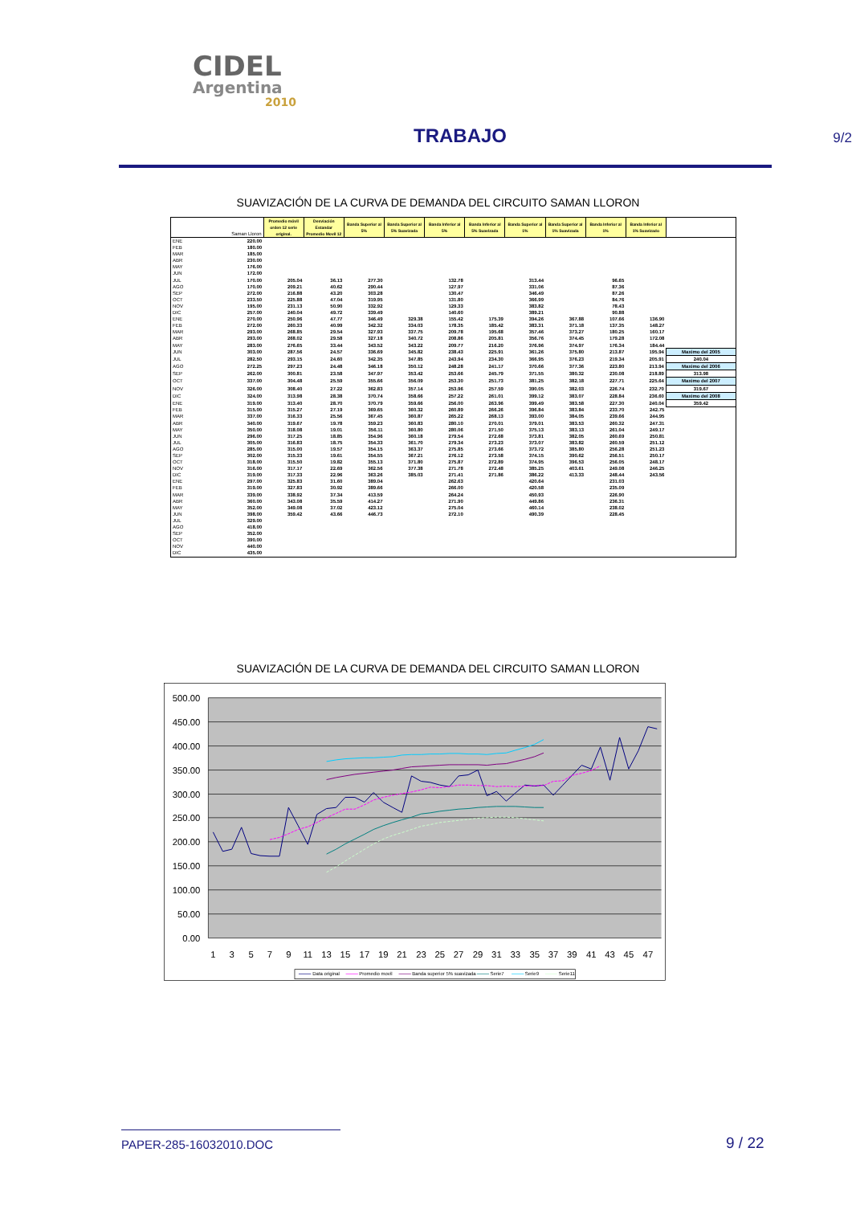CIDEL
Argentina
2010
TRABAJO
9/2
SUAVIZACIÓN DE LA CURVA DE DEMANDA DEL CIRCUITO SAMAN LLORON
| | Saman Lloron | Promedio móvil orden 12 serie original. | Desviación Estandar Promedio Movil 12 | Banda Superior al 5% | Banda Superior al 5% Suavizada | Banda Inferior al 5% | Banda Inferior al 5% Suavizada | Banda Superior al 1% | Banda Superior al 1% Suavizada | Banda Inferior al 1% | Banda Inferior al 1% Suavizado | |
| --- | --- | --- | --- | --- | --- | --- | --- | --- | --- | --- | --- | --- |
| ENE | 220.00 | | | | | | | | | | | |
| FEB | 180.00 | | | | | | | | | | | |
| MAR | 185.00 | | | | | | | | | | | |
| ABR | 230.00 | | | | | | | | | | | |
| MAY | 176.00 | | | | | | | | | | | |
| JUN | 172.00 | | | | | | | | | | | |
| JUL | 170.00 | 205.04 | 36.13 | 277.30 | | 132.78 | | 313.44 | | 96.65 | | |
| AGO | 170.00 | 209.21 | 40.62 | 290.44 | | 127.97 | | 331.06 | | 87.36 | | |
| SEP | 272.00 | 216.88 | 43.20 | 303.28 | | 130.47 | | 346.49 | | 87.26 | | |
| OCT | 233.50 | 225.88 | 47.04 | 319.95 | | 131.80 | | 366.99 | | 84.76 | | |
| NOV | 195.00 | 231.13 | 50.90 | 332.92 | | 129.33 | | 383.82 | | 78.43 | | |
| DIC | 257.00 | 240.04 | 49.72 | 339.49 | | 140.60 | | 389.21 | | 90.88 | | |
| ENE | 270.00 | 250.96 | 47.77 | 346.49 | 329.38 | 155.42 | 175.39 | 394.26 | 367.88 | 107.66 | 136.90 | |
| FEB | 272.00 | 260.33 | 40.99 | 342.32 | 334.03 | 178.35 | 185.42 | 383.31 | 371.18 | 137.35 | 148.27 | |
| MAR | 293.00 | 268.85 | 29.54 | 327.93 | 337.75 | 209.78 | 195.68 | 357.46 | 373.27 | 180.25 | 160.17 | |
| ABR | 293.00 | 268.02 | 29.58 | 327.18 | 340.72 | 208.86 | 205.81 | 356.76 | 374.45 | 179.28 | 172.08 | |
| MAY | 283.00 | 276.65 | 33.44 | 343.52 | 343.22 | 209.77 | 216.20 | 376.96 | 374.97 | 176.34 | 184.44 | |
| JUN | 303.00 | 287.56 | 24.57 | 336.69 | 345.82 | 238.43 | 225.91 | 361.26 | 375.80 | 213.87 | 195.94 | Maximo del 2005 |
| JUL | 282.50 | 293.15 | 24.60 | 342.35 | 347.85 | 243.94 | 234.30 | 366.95 | 376.23 | 219.34 | 205.91 | 240.04 |
| AGO | 272.25 | 297.23 | 24.48 | 346.18 | 350.12 | 248.28 | 241.17 | 370.66 | 377.36 | 223.80 | 213.94 | Maximo del 2006 |
| SEP | 262.00 | 300.81 | 23.58 | 347.97 | 353.42 | 253.66 | 245.79 | 371.55 | 380.32 | 230.08 | 218.89 | 313.98 |
| OCT | 337.00 | 304.48 | 25.59 | 355.66 | 356.09 | 253.30 | 251.73 | 381.25 | 382.18 | 227.71 | 225.64 | Maximo del 2007 |
| NOV | 326.00 | 308.40 | 27.22 | 362.83 | 357.14 | 253.96 | 257.59 | 390.05 | 382.03 | 226.74 | 232.70 | 319.67 |
| DIC | 324.00 | 313.98 | 28.38 | 370.74 | 358.66 | 257.22 | 261.01 | 399.12 | 383.07 | 228.84 | 236.60 | Maximo del 2008 |
| ENE | 319.00 | 313.40 | 28.70 | 370.79 | 359.66 | 256.00 | 263.96 | 399.49 | 383.58 | 227.30 | 240.04 | 359.42 |
| FEB | 315.00 | 315.27 | 27.19 | 369.65 | 360.32 | 260.89 | 266.26 | 396.84 | 383.84 | 233.70 | 242.75 | |
| MAR | 337.00 | 316.33 | 25.56 | 367.45 | 360.87 | 265.22 | 268.13 | 393.00 | 384.05 | 239.66 | 244.95 | |
| ABR | 340.00 | 319.67 | 19.78 | 359.23 | 360.83 | 280.10 | 270.01 | 379.01 | 383.53 | 260.32 | 247.31 | |
| MAY | 350.00 | 318.08 | 19.01 | 356.11 | 360.80 | 280.06 | 271.50 | 375.13 | 383.13 | 261.04 | 249.17 | |
| JUN | 296.00 | 317.25 | 18.85 | 354.96 | 360.18 | 279.54 | 272.68 | 373.81 | 382.05 | 260.69 | 250.81 | |
| JUL | 305.00 | 316.83 | 18.75 | 354.33 | 361.70 | 279.34 | 273.23 | 373.07 | 383.82 | 260.59 | 251.12 | |
| AGO | 285.00 | 315.00 | 19.57 | 354.15 | 363.37 | 275.85 | 273.66 | 373.72 | 385.80 | 256.28 | 251.23 | |
| SEP | 302.00 | 315.33 | 19.61 | 354.55 | 367.21 | 276.12 | 273.58 | 374.15 | 390.62 | 256.51 | 250.17 | |
| OCT | 318.00 | 315.50 | 19.82 | 355.13 | 371.80 | 275.87 | 272.89 | 374.95 | 396.53 | 256.05 | 248.17 | |
| NOV | 316.00 | 317.17 | 22.69 | 362.56 | 377.38 | 271.78 | 272.48 | 385.25 | 403.61 | 249.08 | 246.25 | |
| DIC | 319.00 | 317.33 | 22.96 | 363.26 | 385.03 | 271.41 | 271.86 | 386.22 | 413.33 | 248.44 | 243.56 | |
| ENE | 297.00 | 325.83 | 31.60 | 389.04 | | 262.63 | | 420.64 | | 231.03 | | |
| FEB | 319.00 | 327.83 | 30.92 | 389.66 | | 266.00 | | 420.58 | | 235.09 | | |
| MAR | 339.00 | 338.92 | 37.34 | 413.59 | | 264.24 | | 450.93 | | 226.90 | | |
| ABR | 360.00 | 343.08 | 35.59 | 414.27 | | 271.90 | | 449.86 | | 236.31 | | |
| MAY | 352.00 | 349.08 | 37.02 | 423.12 | | 275.04 | | 460.14 | | 238.02 | | |
| JUN | 398.00 | 359.42 | 43.66 | 446.73 | | 272.10 | | 490.39 | | 228.45 | | |
| JUL | 329.00 | | | | | | | | | | | |
| AGO | 418.00 | | | | | | | | | | | |
| SEP | 352.00 | | | | | | | | | | | |
| OCT | 390.00 | | | | | | | | | | | |
| NOV | 440.00 | | | | | | | | | | | |
| DIC | 435.00 | | | | | | | | | | | |
SUAVIZACIÓN DE LA CURVA DE DEMANDA DEL CIRCUITO SAMAN LLORON
500.00
450.00
400.00
350.00
300.00
250.00
200.00
150.00
100.00
50.00
0.00
1
3
5
7
9
11
13
15
17
19
21
23
25
27
29
31
33
35
37
39
41
43
45
47
Data original
Promedio movil
Banda superior 5% suavizada
Serie7
Serie9
Serie11
PAPER-285-16032010.DOC 9 / 22